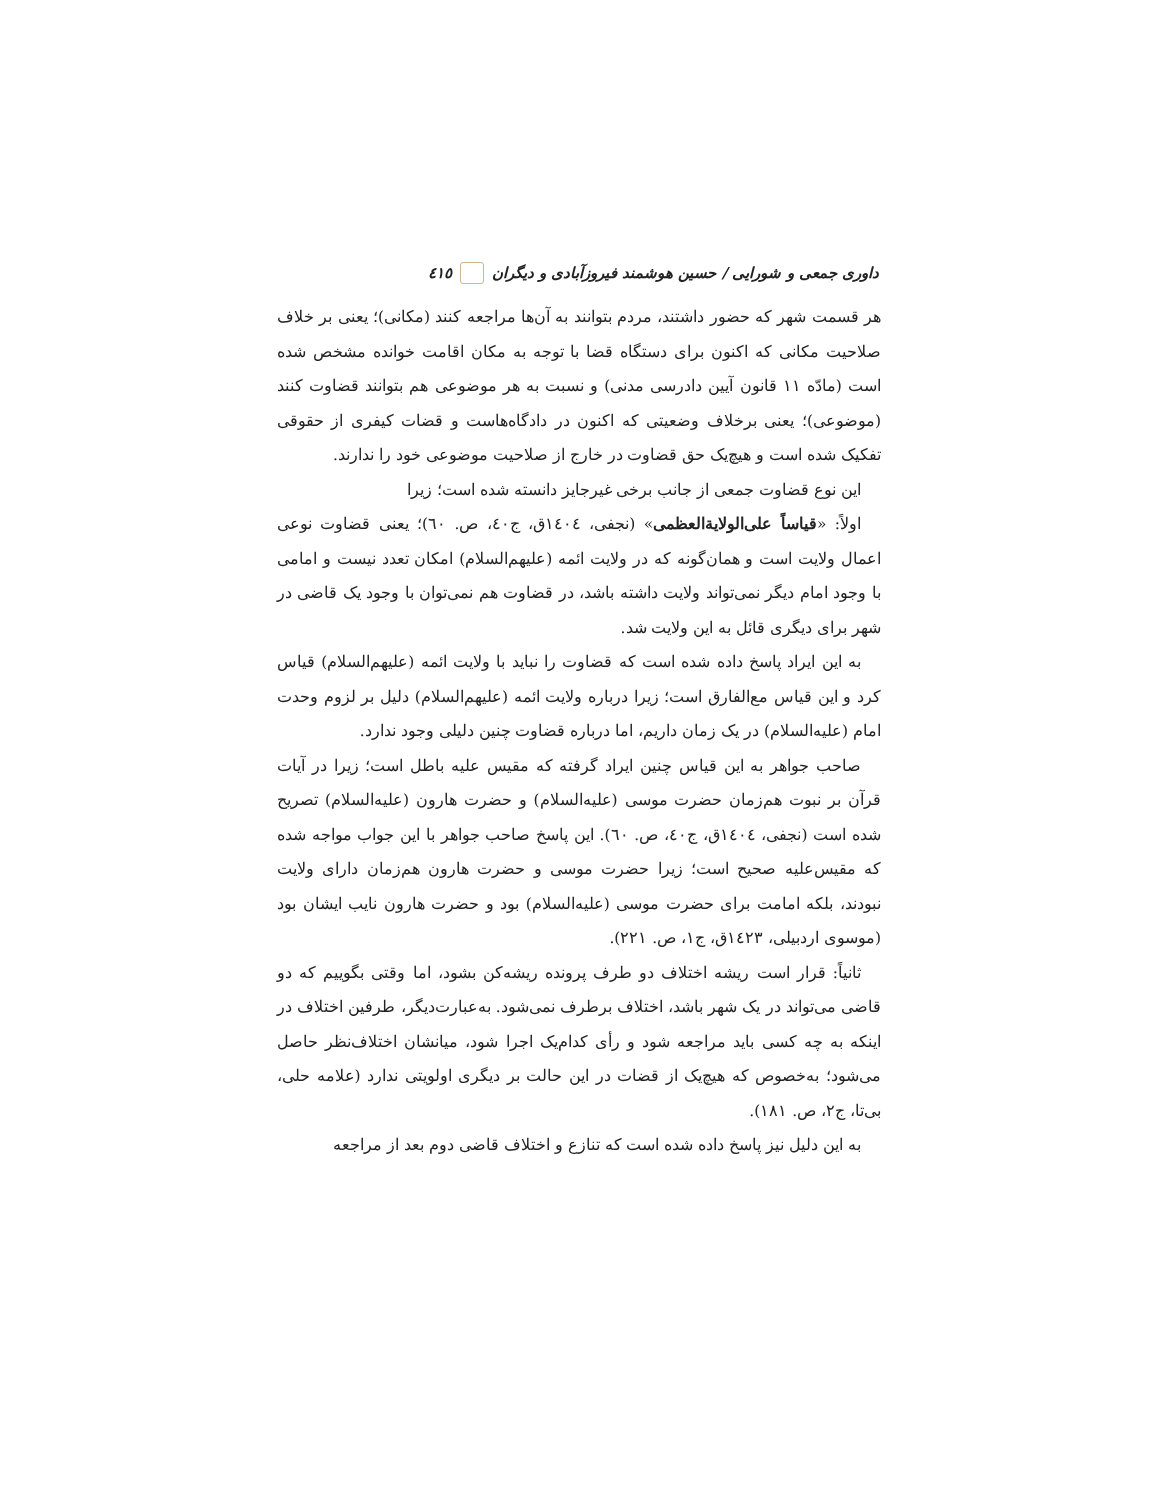داوری جمعی و شورایی / حسین هوشمند فیروزآبادی و دیگران ٤١٥
هر قسمت شهر که حضور داشتند، مردم بتوانند به آن‌ها مراجعه کنند (مکانی)؛ یعنی بر خلاف صلاحیت مکانی که اکنون برای دستگاه قضا با توجه به مکان اقامت خوانده مشخص شده است (مادّه ۱۱ قانون آیین دادرسی مدنی) و نسبت به هر موضوعی هم بتوانند قضاوت کنند (موضوعی)؛ یعنی برخلاف وضعیتی که اکنون در دادگاه‌هاست و قضات کیفری از حقوقی تفکیک شده است و هیچ‌یک حق قضاوت در خارج از صلاحیت موضوعی خود را ندارند.
این نوع قضاوت جمعی از جانب برخی غیرجایز دانسته شده است؛ زیرا
اولاً: «قیاساً علی‌الولایةالعظمی» (نجفی، ١٤٠٤ق، ج٤٠، ص. ٦٠)؛ یعنی قضاوت نوعی اعمال ولایت است و همان‌گونه که در ولایت ائمه (علیهم‌السلام) امکان تعدد نیست و امامی با وجود امام دیگر نمی‌تواند ولایت داشته باشد، در قضاوت هم نمی‌توان با وجود یک قاضی در شهر برای دیگری قائل به این ولایت شد.
به این ایراد پاسخ داده شده است که قضاوت را نباید با ولایت ائمه (علیهم‌السلام) قیاس کرد و این قیاس مع‌الفارق است؛ زیرا درباره ولایت ائمه (علیهم‌السلام) دلیل بر لزوم وحدت امام (علیه‌السلام) در یک زمان داریم، اما درباره قضاوت چنین دلیلی وجود ندارد.
صاحب جواهر به این قیاس چنین ایراد گرفته که مقیس علیه باطل است؛ زیرا در آیات قرآن بر نبوت هم‌زمان حضرت موسی (علیه‌السلام) و حضرت هارون (علیه‌السلام) تصریح شده است (نجفی، ١٤٠٤ق، ج٤٠، ص. ٦٠). این پاسخ صاحب جواهر با این جواب مواجه شده که مقیس‌علیه صحیح است؛ زیرا حضرت موسی و حضرت هارون هم‌زمان دارای ولایت نبودند، بلکه امامت برای حضرت موسی (علیه‌السلام) بود و حضرت هارون نایب ایشان بود (موسوی اردبیلی، ١٤٢٣ق، ج١، ص. ٢٢١).
ثانیاً: قرار است ریشه اختلاف دو طرف پرونده ریشه‌کن بشود، اما وقتی بگوییم که دو قاضی می‌تواند در یک شهر باشد، اختلاف برطرف نمی‌شود. به‌عبارت‌دیگر، طرفین اختلاف در اینکه به چه کسی باید مراجعه شود و رأی کدام‌یک اجرا شود، میانشان اختلاف‌نظر حاصل می‌شود؛ به‌خصوص که هیچ‌یک از قضات در این حالت بر دیگری اولویتی ندارد (علامه حلی، بی‌تا، ج٢، ص. ١٨١).
به این دلیل نیز پاسخ داده شده است که تنازع و اختلاف قاضی دوم بعد از مراجعه